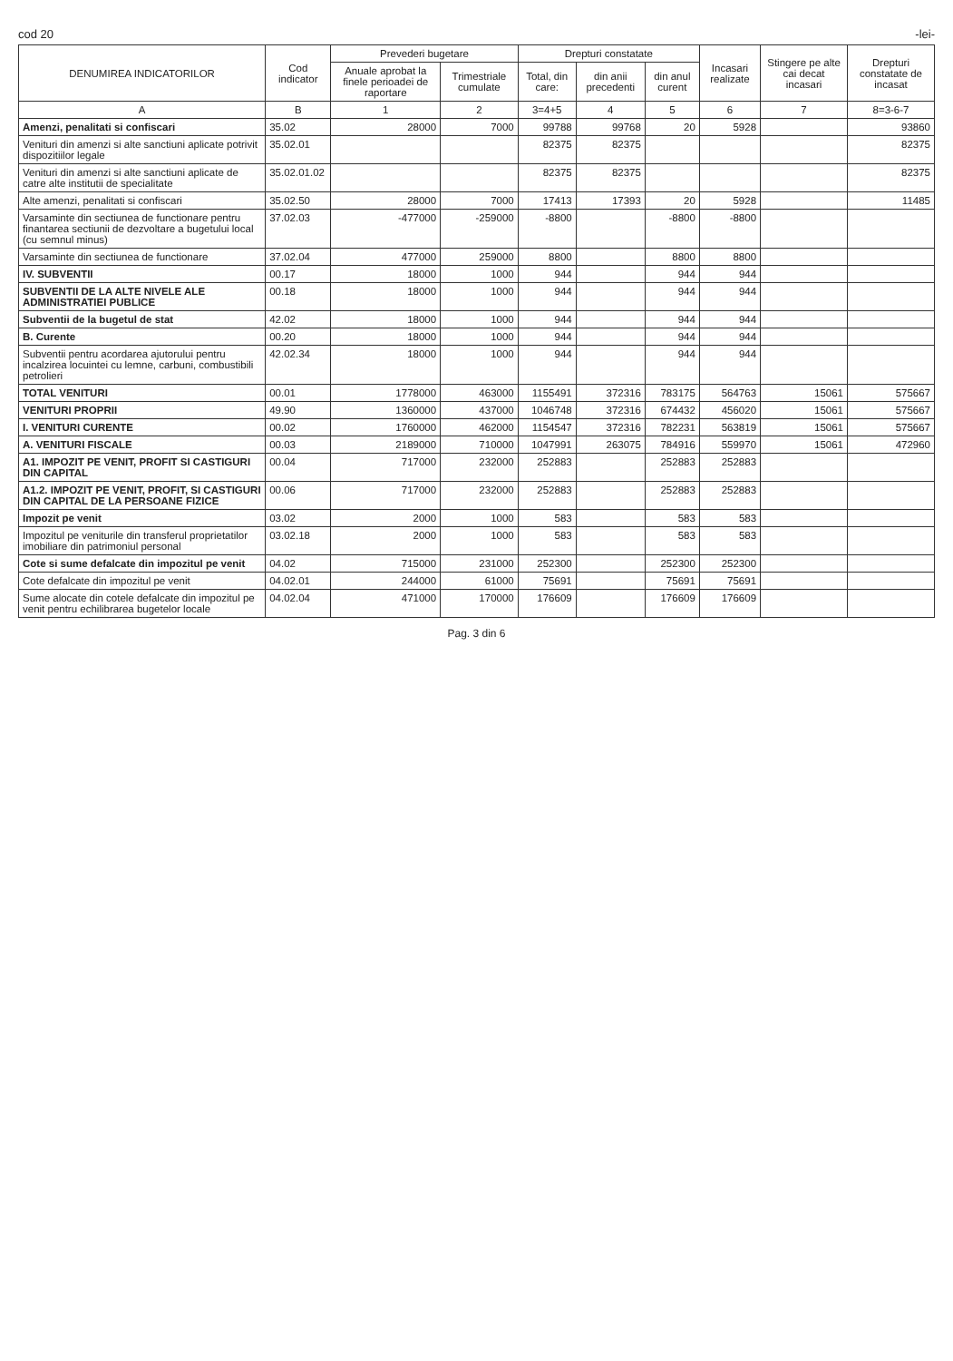cod 20 -lei-
| DENUMIREA INDICATORILOR | Cod indicator | Prevederi bugetare | | Drepturi constatate | | | Incasari realizate | Stingere pe alte cai decat incasari | Drepturi constatate de incasat |
| --- | --- | --- | --- | --- | --- | --- | --- | --- | --- |
| | | Anuale aprobat la finele perioadei de raportare | Trimestriale cumulate | Total, din care: | din anii precedenti | din anul curent | | | |
| A | B | 1 | 2 | 3=4+5 | 4 | 5 | 6 | 7 | 8=3-6-7 |
| Amenzi, penalitati si confiscari | 35.02 | 28000 | 7000 | 99788 | 99768 | 20 | 5928 | | 93860 |
| Venituri din amenzi si alte sanctiuni aplicate potrivit dispozitiilor legale | 35.02.01 | | | 82375 | 82375 | | | | 82375 |
| Venituri din amenzi si alte sanctiuni aplicate de catre alte institutii de specialitate | 35.02.01.02 | | | 82375 | 82375 | | | | 82375 |
| Alte amenzi, penalitati si confiscari | 35.02.50 | 28000 | 7000 | 17413 | 17393 | 20 | 5928 | | 11485 |
| Varsaminte din sectiunea de functionare pentru finantarea sectiunii de dezvoltare a bugetului local (cu semnul minus) | 37.02.03 | -477000 | -259000 | -8800 | | -8800 | -8800 | | |
| Varsaminte din sectiunea de functionare | 37.02.04 | 477000 | 259000 | 8800 | | 8800 | 8800 | | |
| IV. SUBVENTII | 00.17 | 18000 | 1000 | 944 | | 944 | 944 | | |
| SUBVENTII DE LA ALTE NIVELE ALE ADMINISTRATIEI PUBLICE | 00.18 | 18000 | 1000 | 944 | | 944 | 944 | | |
| Subventii de la bugetul de stat | 42.02 | 18000 | 1000 | 944 | | 944 | 944 | | |
| B. Curente | 00.20 | 18000 | 1000 | 944 | | 944 | 944 | | |
| Subventii pentru acordarea ajutorului pentru incalzirea locuintei cu lemne, carbuni, combustibili petrolieri | 42.02.34 | 18000 | 1000 | 944 | | 944 | 944 | | |
| TOTAL VENITURI | 00.01 | 1778000 | 463000 | 1155491 | 372316 | 783175 | 564763 | 15061 | 575667 |
| VENITURI PROPRII | 49.90 | 1360000 | 437000 | 1046748 | 372316 | 674432 | 456020 | 15061 | 575667 |
| I. VENITURI CURENTE | 00.02 | 1760000 | 462000 | 1154547 | 372316 | 782231 | 563819 | 15061 | 575667 |
| A. VENITURI FISCALE | 00.03 | 2189000 | 710000 | 1047991 | 263075 | 784916 | 559970 | 15061 | 472960 |
| A1. IMPOZIT PE VENIT, PROFIT SI CASTIGURI DIN CAPITAL | 00.04 | 717000 | 232000 | 252883 | | 252883 | 252883 | | |
| A1.2. IMPOZIT PE VENIT, PROFIT, SI CASTIGURI DIN CAPITAL DE LA PERSOANE FIZICE | 00.06 | 717000 | 232000 | 252883 | | 252883 | 252883 | | |
| Impozit pe venit | 03.02 | 2000 | 1000 | 583 | | 583 | 583 | | |
| Impozitul pe veniturile din transferul proprietatilor imobiliare din patrimoniul personal | 03.02.18 | 2000 | 1000 | 583 | | 583 | 583 | | |
| Cote si sume defalcate din impozitul pe venit | 04.02 | 715000 | 231000 | 252300 | | 252300 | 252300 | | |
| Cote defalcate din impozitul pe venit | 04.02.01 | 244000 | 61000 | 75691 | | 75691 | 75691 | | |
| Sume alocate din cotele defalcate din impozitul pe venit pentru echilibrarea bugetelor locale | 04.02.04 | 471000 | 170000 | 176609 | | 176609 | 176609 | | |
Pag. 3 din 6